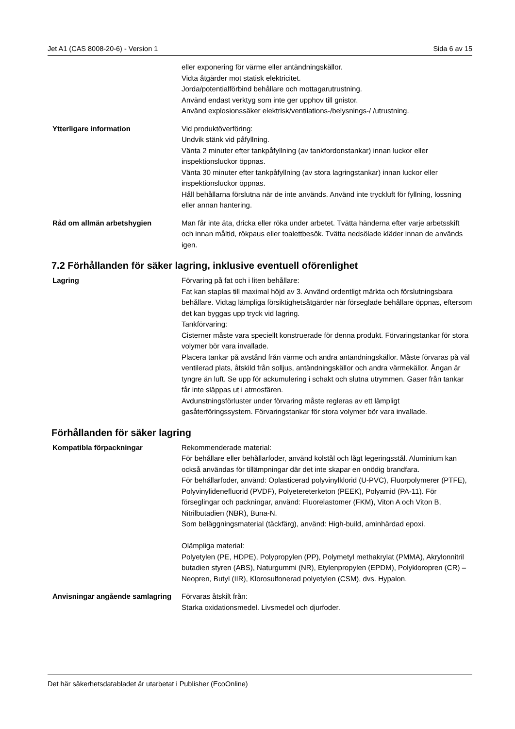Jet A1 (CAS 8008-20-6) - Version 1 Sida 6 av 15
eller exponering för värme eller antändningskällor.
Vidta åtgärder mot statisk elektricitet.
Jorda/potentialförbind behållare och mottagarutrustning.
Använd endast verktyg som inte ger upphov till gnistor.
Använd explosionssäker elektrisk/ventilations-/belysnings-/ /utrustning.
Ytterligare information Vid produktöverföring:
Undvik stänk vid påfyllning.
Vänta 2 minuter efter tankpåfyllning (av tankfordonstankar) innan luckor eller inspektionsluckor öppnas.
Vänta 30 minuter efter tankpåfyllning (av stora lagringstankar) innan luckor eller inspektionsluckor öppnas.
Håll behållarna förslutna när de inte används. Använd inte tryckluft för fyllning, lossning eller annan hantering.
Råd om allmän arbetshygien Man får inte äta, dricka eller röka under arbetet. Tvätta händerna efter varje arbetsskift och innan måltid, rökpaus eller toalettbesök. Tvätta nedsölade kläder innan de används igen.
7.2 Förhållanden för säker lagring, inklusive eventuell oförenlighet
Lagring Förvaring på fat och i liten behållare:
Fat kan staplas till maximal höjd av 3. Använd ordentligt märkta och förslutningsbara behållare. Vidtag lämpliga försiktighetsåtgärder när förseglade behållare öppnas, eftersom det kan byggas upp tryck vid lagring.
Tankförvaring:
Cisterner måste vara speciellt konstruerade för denna produkt. Förvaringstankar för stora volymer bör vara invallade.
Placera tankar på avstånd från värme och andra antändningskällor. Måste förvaras på väl ventilerad plats, åtskild från solljus, antändningskällor och andra värmekällor. Ångan är tyngre än luft. Se upp för ackumulering i schakt och slutna utrymmen. Gaser från tankar får inte släppas ut i atmosfären.
Avdunstningsförluster under förvaring måste regleras av ett lämpligt gasåterföringssystem. Förvaringstankar för stora volymer bör vara invallade.
Förhållanden för säker lagring
Kompatibla förpackningar Rekommenderade material:
För behållare eller behållarfoder, använd kolstål och lågt legeringsstål. Aluminium kan också användas för tillämpningar där det inte skapar en onödig brandfara.
För behållarfoder, använd: Oplasticerad polyvinylklorid (U-PVC), Fluorpolymerer (PTFE), Polyvinylidenefluorid (PVDF), Polyetereterketon (PEEK), Polyamid (PA-11). För förseglingar och packningar, använd: Fluorelastomer (FKM), Viton A och Viton B, Nitrilbutadien (NBR), Buna-N.
Som beläggningsmaterial (täckfärg), använd: High-build, aminhärdad epoxi.
Olämpliga material:
Polyetylen (PE, HDPE), Polypropylen (PP), Polymetyl methakrylat (PMMA), Akrylonnitril butadien styren (ABS), Naturgummi (NR), Etylenpropylen (EPDM), Polykloropren (CR) – Neopren, Butyl (IIR), Klorosulfonerad polyetylen (CSM), dvs. Hypalon.
Anvisningar angående samlagring
Förvaras åtskilt från:
Starka oxidationsmedel. Livsmedel och djurfoder.
Det här säkerhetsdatabladet är utarbetat i Publisher (EcoOnline)